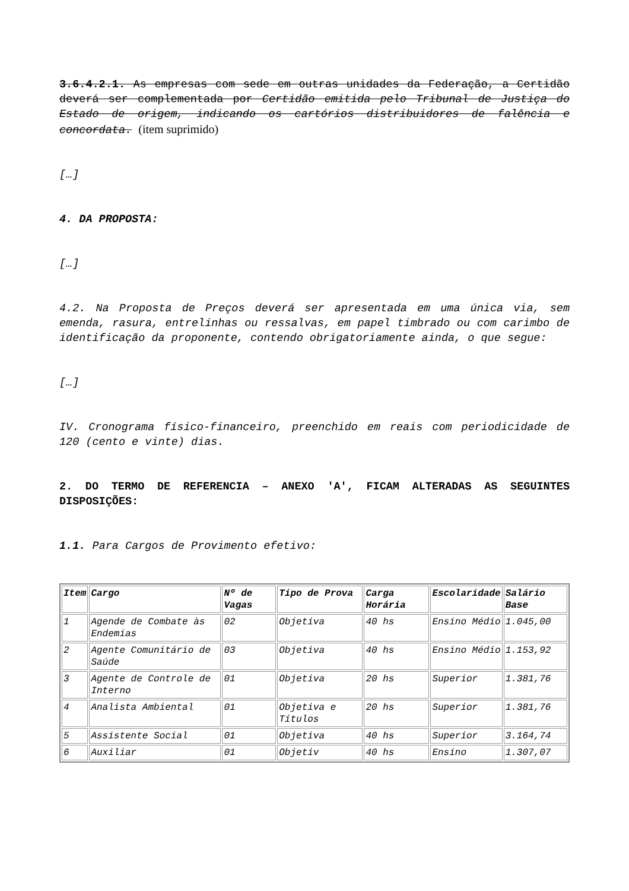3.6.4.2.1. As empresas com sede em outras unidades da Federação, a Certidão deverá ser complementada por Certidão emitida pelo Tribunal de Justiça do Estado de origem, indicando os cartórios distribuidores de falência e concordata. (item suprimido)
[…]
4. DA PROPOSTA:
[…]
4.2. Na Proposta de Preços deverá ser apresentada em uma única via, sem emenda, rasura, entrelinhas ou ressalvas, em papel timbrado ou com carimbo de identificação da proponente, contendo obrigatoriamente ainda, o que segue:
[…]
IV. Cronograma físico-financeiro, preenchido em reais com periodicidade de 120 (cento e vinte) dias.
2. DO TERMO DE REFERENCIA – ANEXO 'A', FICAM ALTERADAS AS SEGUINTES DISPOSIÇÕES:
1.1. Para Cargos de Provimento efetivo:
| Item | Cargo | Nº de Vagas | Tipo de Prova | Carga Horária | Escolaridade | Salário Base |
| --- | --- | --- | --- | --- | --- | --- |
| 1 | Agende de Combate às Endemias | 02 | Objetiva | 40 hs | Ensino Médio | 1.045,00 |
| 2 | Agente Comunitário de Saúde | 03 | Objetiva | 40 hs | Ensino Médio | 1.153,92 |
| 3 | Agente de Controle de Interno | 01 | Objetiva | 20 hs | Superior | 1.381,76 |
| 4 | Analista Ambiental | 01 | Objetiva e Títulos | 20 hs | Superior | 1.381,76 |
| 5 | Assistente Social | 01 | Objetiva | 40 hs | Superior | 3.164,74 |
| 6 | Auxiliar | 01 | Objetiv | 40 hs | Ensino | 1.307,07 |